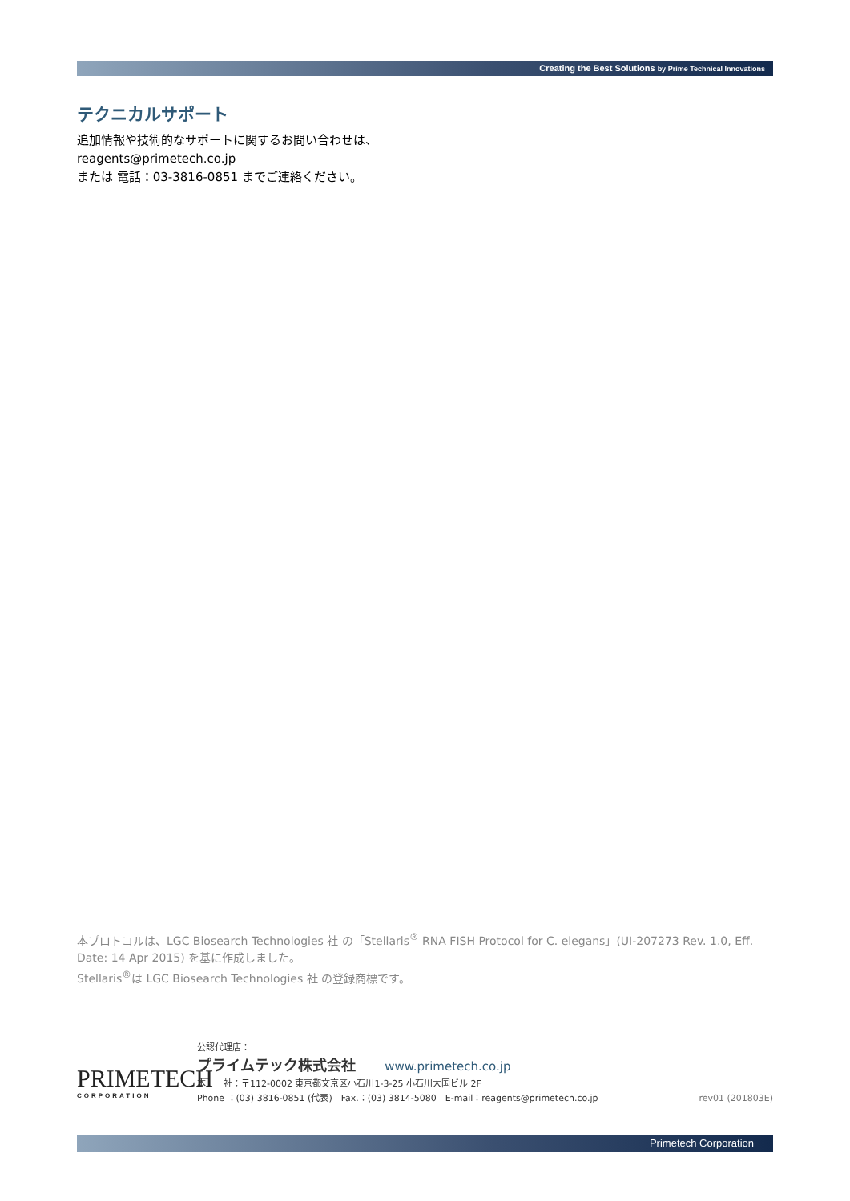Creating the Best Solutions by Prime Technical Innovations
テクニカルサポート
追加情報や技術的なサポートに関するお問い合わせは、
reagents@primetech.co.jp
または 電話：03-3816-0851 までご連絡ください。
本プロトコルは、LGC Biosearch Technologies 社 の「Stellaris<sup>®</sup> RNA FISH Protocol for C. elegans」(UI-207273 Rev. 1.0, Eff. Date: 14 Apr 2015) を基に作成しました。
Stellaris<sup>®</sup>は LGC Biosearch Technologies 社 の登録商標です。
PRIMETECH
CORPORATION
公認代理店：
プライムテック株式会社 www.primetech.co.jp
本　　社：〒112-0002 東京都文京区小石川1-3-25 小石川大国ビル 2F
Phone ：(03) 3816-0851 (代表)　Fax.：(03) 3814-5080　E-mail：reagents@primetech.co.jp rev01 (201803E)
Primetech Corporation